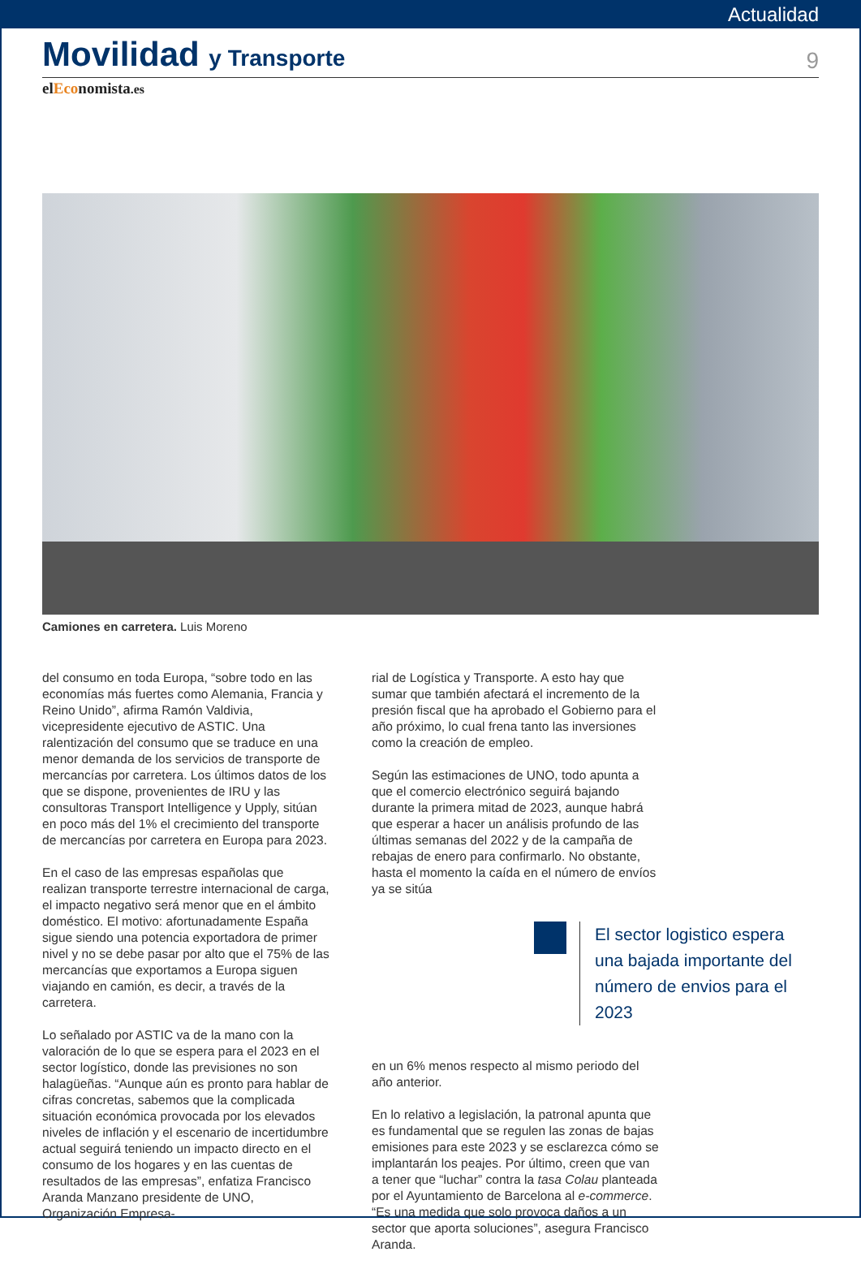Actualidad
Movilidad y Transporte
9
elEconomista.es
Camiones en carretera. Luis Moreno
del consumo en toda Europa, “sobre todo en las economías más fuertes como Alemania, Francia y Reino Unido”, afirma Ramón Valdivia, vicepresidente ejecutivo de ASTIC. Una ralentización del consumo que se traduce en una menor demanda de los servicios de transporte de mercancías por carretera. Los últimos datos de los que se dispone, provenientes de IRU y las consultoras Transport Intelligence y Upply, sitúan en poco más del 1% el crecimiento del transporte de mercancías por carretera en Europa para 2023.
En el caso de las empresas españolas que realizan transporte terrestre internacional de carga, el impacto negativo será menor que en el ámbito doméstico. El motivo: afortunadamente España sigue siendo una potencia exportadora de primer nivel y no se debe pasar por alto que el 75% de las mercancías que exportamos a Europa siguen viajando en camión, es decir, a través de la carretera.
Lo señalado por ASTIC va de la mano con la valoración de lo que se espera para el 2023 en el sector logístico, donde las previsiones no son halagüeñas. “Aunque aún es pronto para hablar de cifras concretas, sabemos que la complicada situación económica provocada por los elevados niveles de inflación y el escenario de incertidumbre actual seguirá teniendo un impacto directo en el consumo de los hogares y en las cuentas de resultados de las empresas”, enfatiza Francisco Aranda Manzano presidente de UNO, Organización Empresa-
rial de Logística y Transporte. A esto hay que sumar que también afectará el incremento de la presión fiscal que ha aprobado el Gobierno para el año próximo, lo cual frena tanto las inversiones como la creación de empleo.
Según las estimaciones de UNO, todo apunta a que el comercio electrónico seguirá bajando durante la primera mitad de 2023, aunque habrá que esperar a hacer un análisis profundo de las últimas semanas del 2022 y de la campaña de rebajas de enero para confirmarlo. No obstante, hasta el momento la caída en el número de envíos ya se sitúa
El sector logistico espera una bajada importante del número de envios para el 2023
en un 6% menos respecto al mismo periodo del año anterior.
En lo relativo a legislación, la patronal apunta que es fundamental que se regulen las zonas de bajas emisiones para este 2023 y se esclarezca cómo se implantarán los peajes. Por último, creen que van a tener que “luchar” contra la tasa Colau planteada por el Ayuntamiento de Barcelona al e-commerce. “Es una medida que solo provoca daños a un sector que aporta soluciones”, asegura Francisco Aranda.